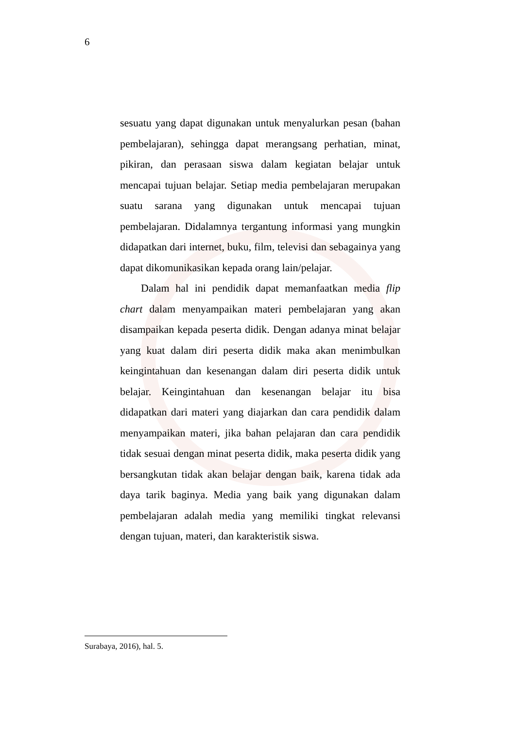6
sesuatu yang dapat digunakan untuk menyalurkan pesan (bahan pembelajaran), sehingga dapat merangsang perhatian, minat, pikiran, dan perasaan siswa dalam kegiatan belajar untuk mencapai tujuan belajar. Setiap media pembelajaran merupakan suatu sarana yang digunakan untuk mencapai tujuan pembelajaran. Didalamnya tergantung informasi yang mungkin didapatkan dari internet, buku, film, televisi dan sebagainya yang dapat dikomunikasikan kepada orang lain/pelajar.
Dalam hal ini pendidik dapat memanfaatkan media flip chart dalam menyampaikan materi pembelajaran yang akan disampaikan kepada peserta didik. Dengan adanya minat belajar yang kuat dalam diri peserta didik maka akan menimbulkan keingintahuan dan kesenangan dalam diri peserta didik untuk belajar. Keingintahuan dan kesenangan belajar itu bisa didapatkan dari materi yang diajarkan dan cara pendidik dalam menyampaikan materi, jika bahan pelajaran dan cara pendidik tidak sesuai dengan minat peserta didik, maka peserta didik yang bersangkutan tidak akan belajar dengan baik, karena tidak ada daya tarik baginya. Media yang baik yang digunakan dalam pembelajaran adalah media yang memiliki tingkat relevansi dengan tujuan, materi, dan karakteristik siswa.
Surabaya, 2016), hal. 5.